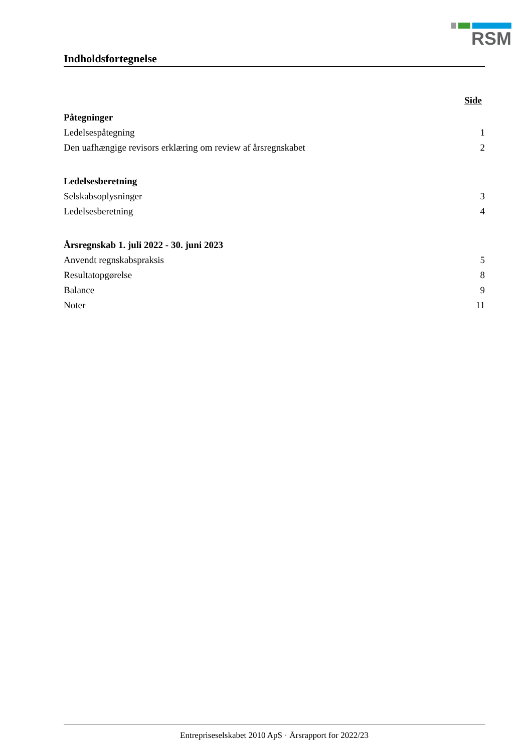RSM
Indholdsfortegnelse
Side
Påtegninger
Ledelsespåtegning 1
Den uafhængige revisors erklæring om review af årsregnskabet 2
Ledelsesberetning
Selskabsoplysninger 3
Ledelsesberetning 4
Årsregnskab 1. juli 2022 - 30. juni 2023
Anvendt regnskabspraksis 5
Resultatopgørelse 8
Balance 9
Noter 11
Entrepriseselskabet 2010 ApS · Årsrapport for 2022/23